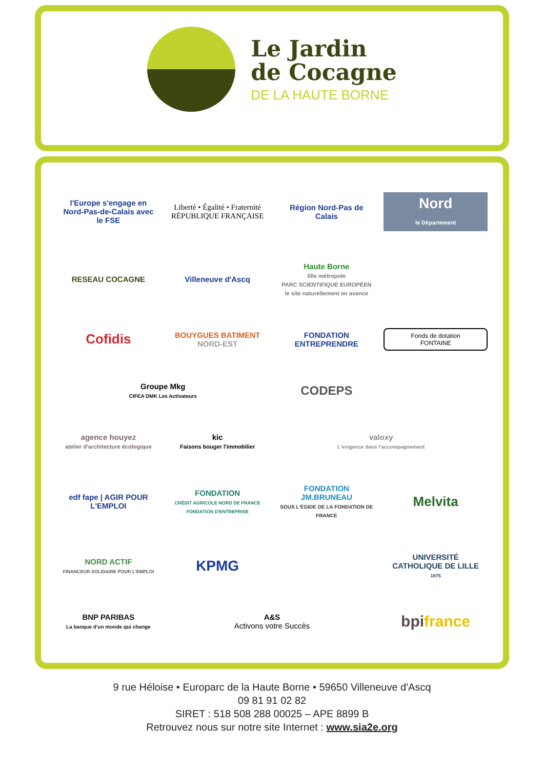Le Jardin
de Cocagne
DE LA HAUTE BORNE
l'Europe s'engage en Nord-Pas-de-Calais avec le FSE
Liberté • Égalité • Fraternité
RÉPUBLIQUE FRANÇAISE
Région Nord-Pas de Calais
Nord
le Département
RESEAU COCAGNE
Villeneuve d'Ascq
Haute Borne
lille métropole
PARC SCIENTIFIQUE EUROPÉEN
le site naturellement en avance
Cofidis
BOUYGUES BATIMENT
NORD-EST
FONDATION ENTREPRENDRE
Fonds de dotation
FONTAINE
Groupe Mkg
CIFEA DMK Les Activateurs
CODEPS
agence houyez
atelier d'architecture écologique
kic
Faisons bouger l'immobilier
valoxy
L'exigence dans l'accompagnement
edf fape | AGIR POUR L'EMPLOI
FONDATION
CRÉDIT AGRICOLE NORD DE FRANCE
FONDATION D'ENTREPRISE
FONDATION JM.BRUNEAU
SOUS L'ÉGIDE DE LA FONDATION DE FRANCE
Melvita
NORD ACTIF
FINANCEUR SOLIDAIRE POUR L'EMPLOI
KPMG
UNIVERSITÉ CATHOLIQUE DE LILLE 1875
BNP PARIBAS
La banque d'un monde qui change
A&S
Activons votre Succès
bpifrance
9 rue Héloise • Europarc de la Haute Borne • 59650 Villeneuve d'Ascq
09 81 91 02 82
SIRET : 518 508 288 00025 – APE 8899 B
Retrouvez nous sur notre site Internet : www.sia2e.org